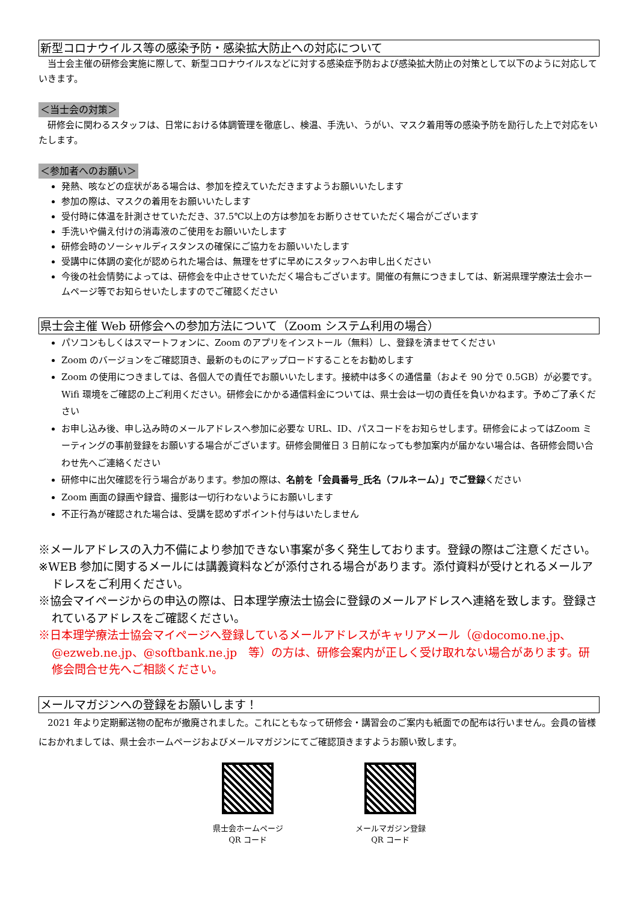新型コロナウイルス等の感染予防・感染拡大防止への対応について
当士会主催の研修会実施に際して、新型コロナウイルスなどに対する感染症予防および感染拡大防止の対策として以下のように対応していきます。
＜当士会の対策＞
研修会に関わるスタッフは、日常における体調管理を徹底し、検温、手洗い、うがい、マスク着用等の感染予防を励行した上で対応をいたします。
＜参加者へのお願い＞
発熱、咳などの症状がある場合は、参加を控えていただきますようお願いいたします
参加の際は、マスクの着用をお願いいたします
受付時に体温を計測させていただき、37.5℃以上の方は参加をお断りさせていただく場合がございます
手洗いや備え付けの消毒液のご使用をお願いいたします
研修会時のソーシャルディスタンスの確保にご協力をお願いいたします
受講中に体調の変化が認められた場合は、無理をせずに早めにスタッフへお申し出ください
今後の社会情勢によっては、研修会を中止させていただく場合もございます。開催の有無につきましては、新潟県理学療法士会ホームページ等でお知らせいたしますのでご確認ください
県士会主催 Web 研修会への参加方法について（Zoom システム利用の場合）
パソコンもしくはスマートフォンに、Zoom のアプリをインストール（無料）し、登録を済ませてください
Zoom のバージョンをご確認頂き、最新のものにアップロードすることをお勧めします
Zoom の使用につきましては、各個人での責任でお願いいたします。接続中は多くの通信量（およそ 90 分で 0.5GB）が必要です。Wifi 環境をご確認の上ご利用ください。研修会にかかる通信料金については、県士会は一切の責任を負いかねます。予めご了承ください
お申し込み後、申し込み時のメールアドレスへ参加に必要な URL、ID、パスコードをお知らせします。研修会によってはZoom ミーティングの事前登録をお願いする場合がございます。研修会開催日 3 日前になっても参加案内が届かない場合は、各研修会問い合わせ先へご連絡ください
研修中に出欠確認を行う場合があります。参加の際は、名前を「会員番号_氏名（フルネーム）」でご登録ください
Zoom 画面の録画や録音、撮影は一切行わないようにお願いします
不正行為が確認された場合は、受講を認めずポイント付与はいたしません
※メールアドレスの入力不備により参加できない事案が多く発生しております。登録の際はご注意ください。
※WEB 参加に関するメールには講義資料などが添付される場合があります。添付資料が受けとれるメールアドレスをご利用ください。
※協会マイページからの申込の際は、日本理学療法士協会に登録のメールアドレスへ連絡を致します。登録されているアドレスをご確認ください。
※日本理学療法士協会マイページへ登録しているメールアドレスがキャリアメール（@docomo.ne.jp、@ezweb.ne.jp、@softbank.ne.jp　等）の方は、研修会案内が正しく受け取れない場合があります。研修会問合せ先へご相談ください。
メールマガジンへの登録をお願いします！
2021 年より定期郵送物の配布が撤廃されました。これにともなって研修会・講習会のご案内も紙面での配布は行いません。会員の皆様におかれましては、県士会ホームページおよびメールマガジンにてご確認頂きますようお願い致します。
県士会ホームページ
QR コード
メールマガジン登録
QR コード